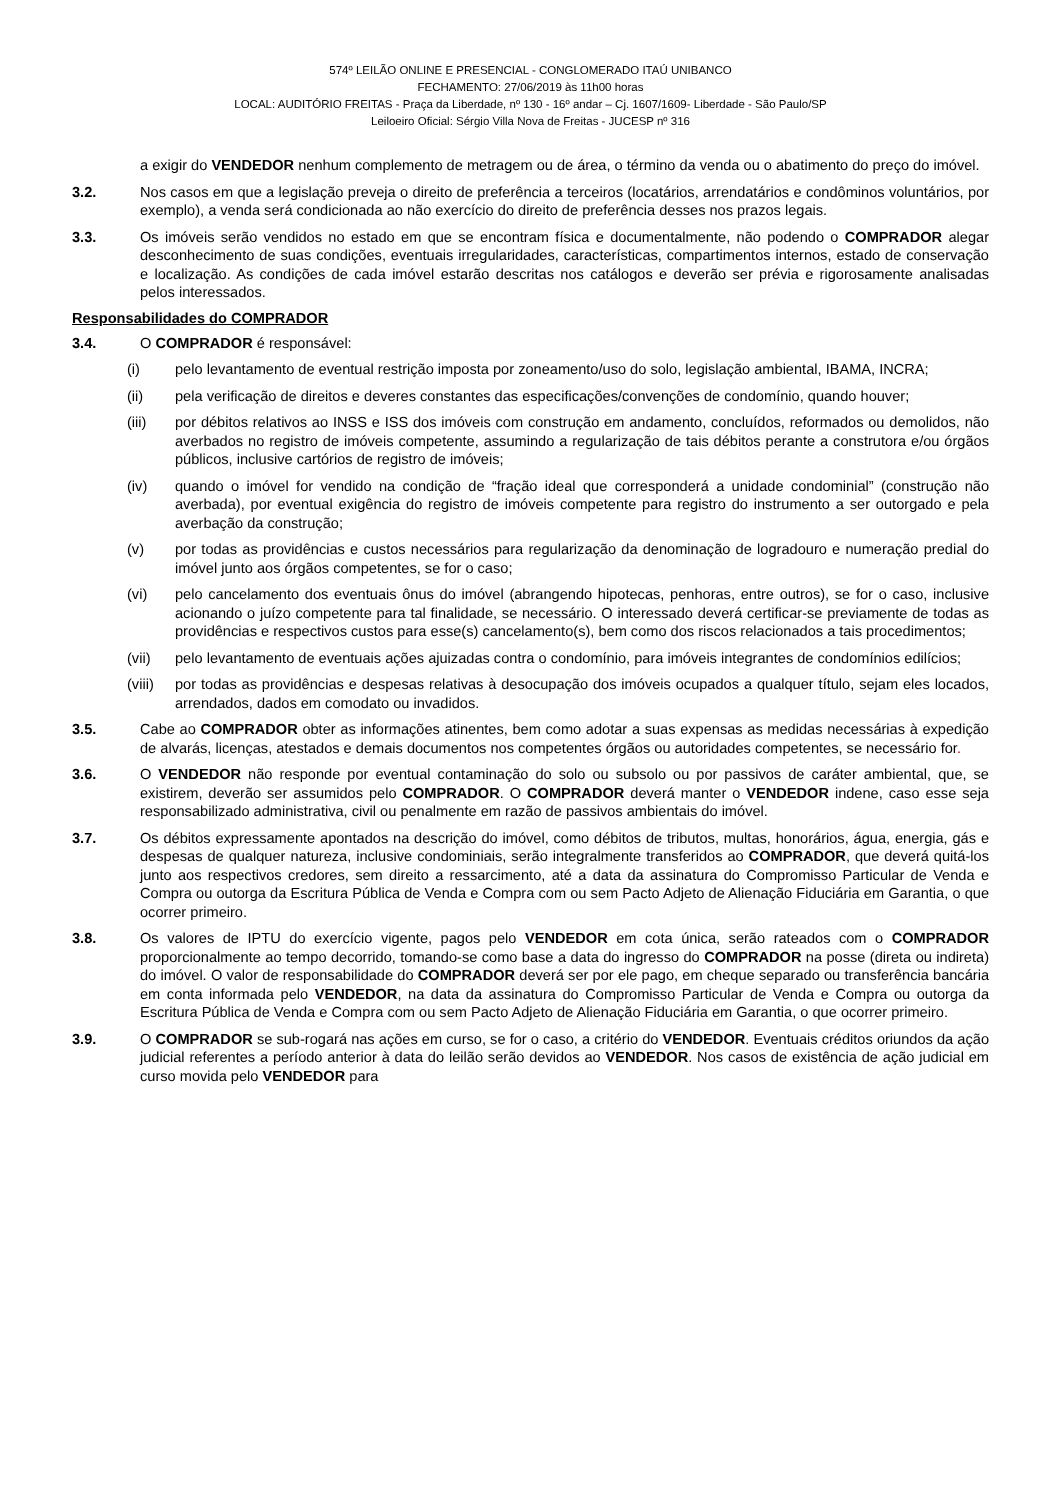574º LEILÃO ONLINE E PRESENCIAL - CONGLOMERADO ITAÚ UNIBANCO
FECHAMENTO: 27/06/2019 às 11h00 horas
LOCAL: AUDITÓRIO FREITAS - Praça da Liberdade, nº 130 - 16º andar – Cj. 1607/1609- Liberdade - São Paulo/SP
Leiloeiro Oficial: Sérgio Villa Nova de Freitas - JUCESP nº 316
a exigir do VENDEDOR nenhum complemento de metragem ou de área, o término da venda ou o abatimento do preço do imóvel.
3.2. Nos casos em que a legislação preveja o direito de preferência a terceiros (locatários, arrendatários e condôminos voluntários, por exemplo), a venda será condicionada ao não exercício do direito de preferência desses nos prazos legais.
3.3. Os imóveis serão vendidos no estado em que se encontram física e documentalmente, não podendo o COMPRADOR alegar desconhecimento de suas condições, eventuais irregularidades, características, compartimentos internos, estado de conservação e localização. As condições de cada imóvel estarão descritas nos catálogos e deverão ser prévia e rigorosamente analisadas pelos interessados.
Responsabilidades do COMPRADOR
3.4. O COMPRADOR é responsável:
(i) pelo levantamento de eventual restrição imposta por zoneamento/uso do solo, legislação ambiental, IBAMA, INCRA;
(ii) pela verificação de direitos e deveres constantes das especificações/convenções de condomínio, quando houver;
(iii) por débitos relativos ao INSS e ISS dos imóveis com construção em andamento, concluídos, reformados ou demolidos, não averbados no registro de imóveis competente, assumindo a regularização de tais débitos perante a construtora e/ou órgãos públicos, inclusive cartórios de registro de imóveis;
(iv) quando o imóvel for vendido na condição de “fração ideal que corresponderá a unidade condominial” (construção não averbada), por eventual exigência do registro de imóveis competente para registro do instrumento a ser outorgado e pela averbação da construção;
(v) por todas as providências e custos necessários para regularização da denominação de logradouro e numeração predial do imóvel junto aos órgãos competentes, se for o caso;
(vi) pelo cancelamento dos eventuais ônus do imóvel (abrangendo hipotecas, penhoras, entre outros), se for o caso, inclusive acionando o juízo competente para tal finalidade, se necessário. O interessado deverá certificar-se previamente de todas as providências e respectivos custos para esse(s) cancelamento(s), bem como dos riscos relacionados a tais procedimentos;
(vii) pelo levantamento de eventuais ações ajuizadas contra o condomínio, para imóveis integrantes de condomínios edilícios;
(viii)
por todas as providências e despesas relativas à desocupação dos imóveis ocupados a qualquer título, sejam eles locados, arrendados, dados em comodato ou invadidos.
3.5. Cabe ao COMPRADOR obter as informações atinentes, bem como adotar a suas expensas as medidas necessárias à expedição de alvarás, licenças, atestados e demais documentos nos competentes órgãos ou autoridades competentes, se necessário for.
3.6. O VENDEDOR não responde por eventual contaminação do solo ou subsolo ou por passivos de caráter ambiental, que, se existirem, deverão ser assumidos pelo COMPRADOR. O COMPRADOR deverá manter o VENDEDOR indene, caso esse seja responsabilizado administrativa, civil ou penalmente em razão de passivos ambientais do imóvel.
3.7. Os débitos expressamente apontados na descrição do imóvel, como débitos de tributos, multas, honorários, água, energia, gás e despesas de qualquer natureza, inclusive condominiais, serão integralmente transferidos ao COMPRADOR, que deverá quitá-los junto aos respectivos credores, sem direito a ressarcimento, até a data da assinatura do Compromisso Particular de Venda e Compra ou outorga da Escritura Pública de Venda e Compra com ou sem Pacto Adjeto de Alienação Fiduciária em Garantia, o que ocorrer primeiro.
3.8. Os valores de IPTU do exercício vigente, pagos pelo VENDEDOR em cota única, serão rateados com o COMPRADOR proporcionalmente ao tempo decorrido, tomando-se como base a data do ingresso do COMPRADOR na posse (direta ou indireta) do imóvel. O valor de responsabilidade do COMPRADOR deverá ser por ele pago, em cheque separado ou transferência bancária em conta informada pelo VENDEDOR, na data da assinatura do Compromisso Particular de Venda e Compra ou outorga da Escritura Pública de Venda e Compra com ou sem Pacto Adjeto de Alienação Fiduciária em Garantia, o que ocorrer primeiro.
3.9. O COMPRADOR se sub-rogará nas ações em curso, se for o caso, a critério do VENDEDOR. Eventuais créditos oriundos da ação judicial referentes a período anterior à data do leilão serão devidos ao VENDEDOR. Nos casos de existência de ação judicial em curso movida pelo VENDEDOR para